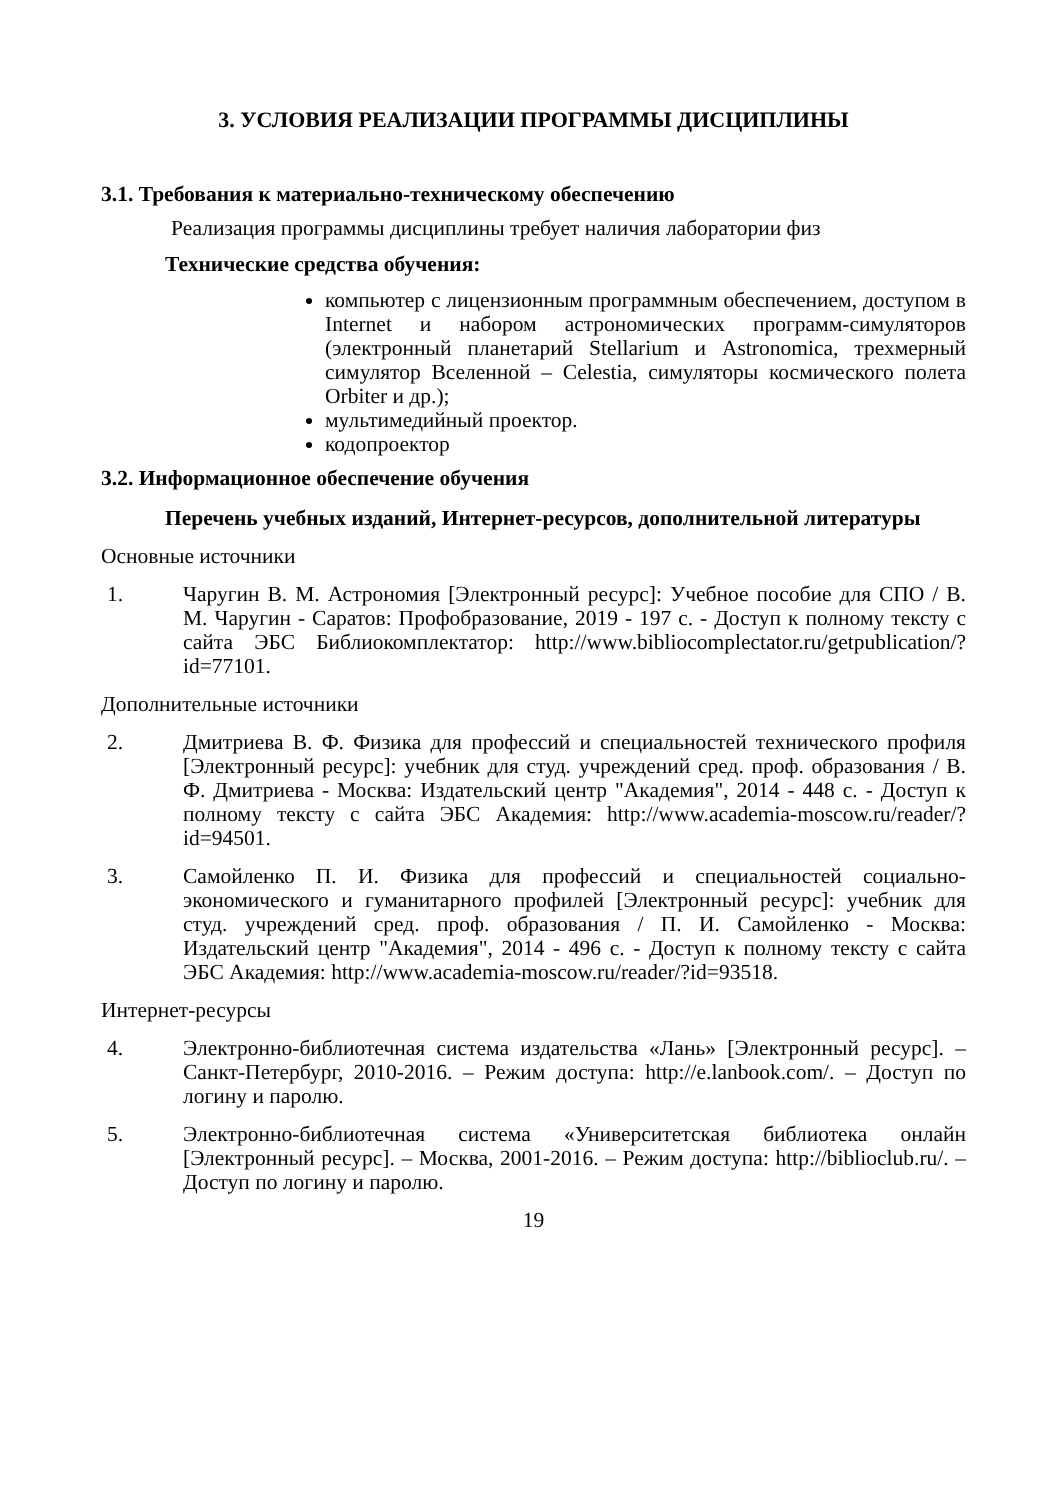3. УСЛОВИЯ РЕАЛИЗАЦИИ ПРОГРАММЫ ДИСЦИПЛИНЫ
3.1. Требования к материально-техническому обеспечению
Реализация программы дисциплины требует наличия лаборатории физ
Технические средства обучения:
компьютер с лицензионным программным обеспечением, доступом в Internet и набором астрономических программ-симуляторов (электронный планетарий Stellarium и Astronomica, трехмерный симулятор Вселенной – Celestia, симуляторы космического полета Orbiter и др.);
мультимедийный проектор.
кодопроектор
3.2. Информационное обеспечение обучения
Перечень учебных изданий, Интернет-ресурсов, дополнительной литературы
Основные источники
1. Чаругин В. М. Астрономия [Электронный ресурс]: Учебное пособие для СПО / В. М. Чаругин - Саратов: Профобразование, 2019 - 197 с. - Доступ к полному тексту с сайта ЭБС Библиокомплектатор: http://www.bibliocomplectator.ru/getpublication/?id=77101.
Дополнительные источники
2. Дмитриева В. Ф. Физика для профессий и специальностей технического профиля [Электронный ресурс]: учебник для студ. учреждений сред. проф. образования / В. Ф. Дмитриева - Москва: Издательский центр "Академия", 2014 - 448 с. - Доступ к полному тексту с сайта ЭБС Академия: http://www.academia-moscow.ru/reader/?id=94501.
3. Самойленко П. И. Физика для профессий и специальностей социально-экономического и гуманитарного профилей [Электронный ресурс]: учебник для студ. учреждений сред. проф. образования / П. И. Самойленко - Москва: Издательский центр "Академия", 2014 - 496 с. - Доступ к полному тексту с сайта ЭБС Академия: http://www.academia-moscow.ru/reader/?id=93518.
Интернет-ресурсы
4. Электронно-библиотечная система издательства «Лань» [Электронный ресурс]. – Санкт-Петербург, 2010-2016. – Режим доступа: http://e.lanbook.com/. – Доступ по логину и паролю.
5. Электронно-библиотечная система «Университетская библиотека онлайн [Электронный ресурс]. – Москва, 2001-2016. – Режим доступа: http://biblioclub.ru/. – Доступ по логину и паролю.
19